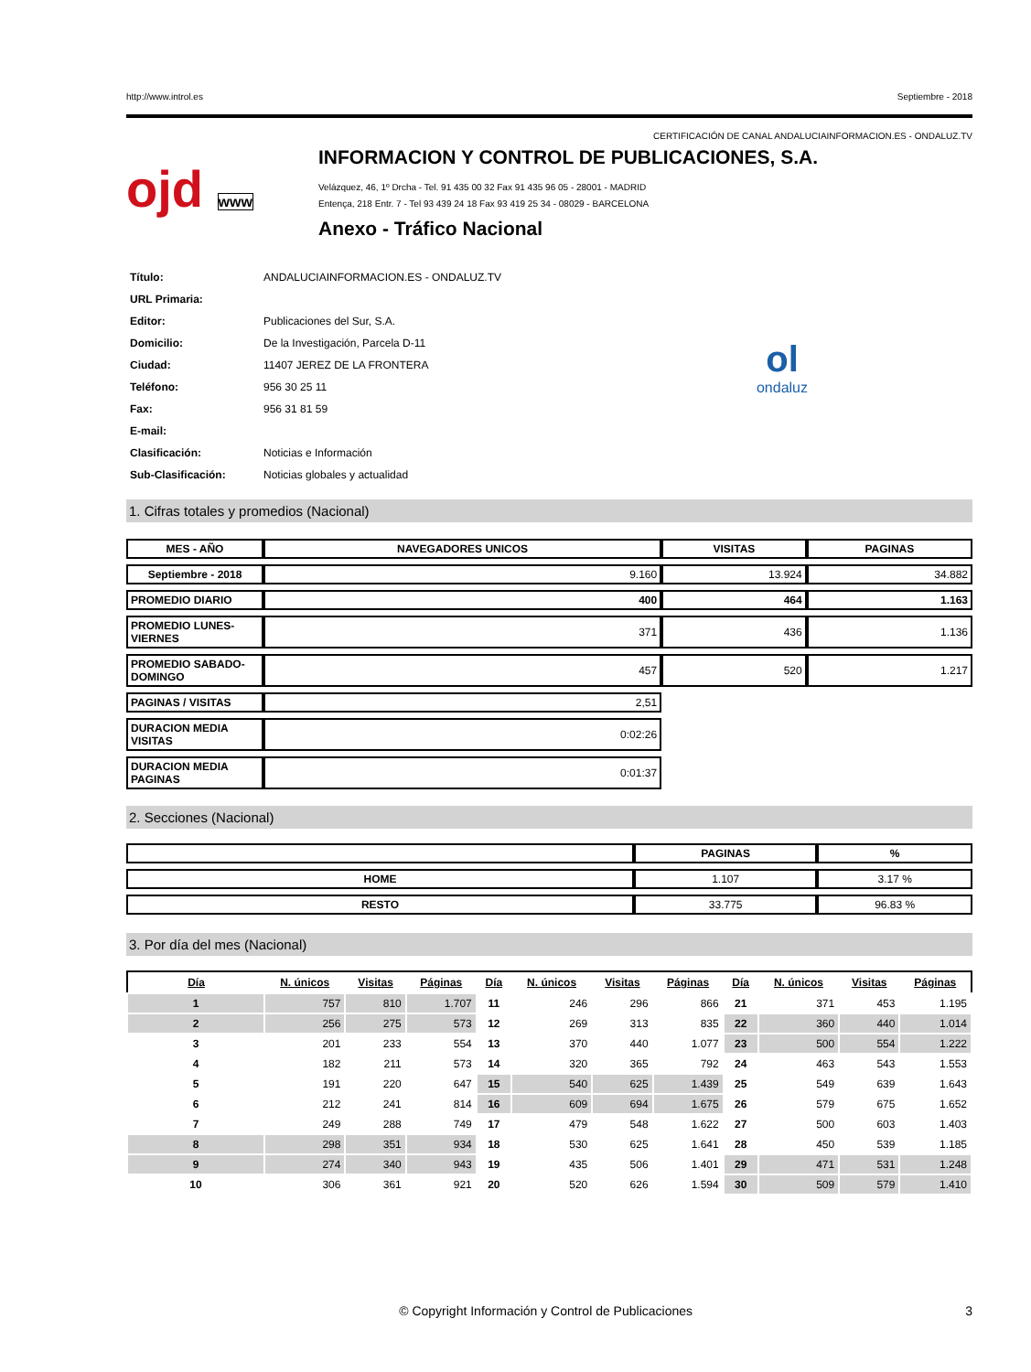http://www.introl.es Septiembre - 2018
CERTIFICACIÓN DE CANAL ANDALUCIAINFORMACION.ES - ONDALUZ.TV
ojd www
INFORMACION Y CONTROL DE PUBLICACIONES, S.A.
Velázquez, 46, 1º Drcha - Tel. 91 435 00 32 Fax 91 435 96 05 - 28001 - MADRID
Entença, 218 Entr. 7 - Tel 93 439 24 18 Fax 93 419 25 34 - 08029 - BARCELONA
Anexo - Tráfico Nacional
| Título: | ANDALUCIAINFORMACION.ES - ONDALUZ.TV |
| URL Primaria: | |
| Editor: | Publicaciones del Sur, S.A. |
| Domicilio: | De la Investigación, Parcela D-11 |
| Ciudad: | 11407 JEREZ DE LA FRONTERA |
| Teléfono: | 956 30 25 11 |
| Fax: | 956 31 81 59 |
| E-mail: | |
| Clasificación: | Noticias e Información |
| Sub-Clasificación: | Noticias globales y actualidad |
ol
ondaluz
1. Cifras totales y promedios (Nacional)
| MES - AÑO | NAVEGADORES UNICOS | VISITAS | PAGINAS |
| --- | --- | --- | --- |
| Septiembre - 2018 | 9.160 | 13.924 | 34.882 |
| PROMEDIO DIARIO | 400 | 464 | 1.163 |
| PROMEDIO LUNES-VIERNES | 371 | 436 | 1.136 |
| PROMEDIO SABADO-DOMINGO | 457 | 520 | 1.217 |
| PAGINAS / VISITAS | 2,51 | | |
| DURACION MEDIA VISITAS | 0:02:26 | | |
| DURACION MEDIA PAGINAS | 0:01:37 | | |
2. Secciones (Nacional)
| | PAGINAS | % |
| --- | --- | --- |
| HOME | 1.107 | 3.17 % |
| RESTO | 33.775 | 96.83 % |
3. Por día del mes (Nacional)
| Día | N. únicos | Visitas | Páginas | Día | N. únicos | Visitas | Páginas | Día | N. únicos | Visitas | Páginas |
| --- | --- | --- | --- | --- | --- | --- | --- | --- | --- | --- | --- |
| 1 | 757 | 810 | 1.707 | 11 | 246 | 296 | 866 | 21 | 371 | 453 | 1.195 |
| 2 | 256 | 275 | 573 | 12 | 269 | 313 | 835 | 22 | 360 | 440 | 1.014 |
| 3 | 201 | 233 | 554 | 13 | 370 | 440 | 1.077 | 23 | 500 | 554 | 1.222 |
| 4 | 182 | 211 | 573 | 14 | 320 | 365 | 792 | 24 | 463 | 543 | 1.553 |
| 5 | 191 | 220 | 647 | 15 | 540 | 625 | 1.439 | 25 | 549 | 639 | 1.643 |
| 6 | 212 | 241 | 814 | 16 | 609 | 694 | 1.675 | 26 | 579 | 675 | 1.652 |
| 7 | 249 | 288 | 749 | 17 | 479 | 548 | 1.622 | 27 | 500 | 603 | 1.403 |
| 8 | 298 | 351 | 934 | 18 | 530 | 625 | 1.641 | 28 | 450 | 539 | 1.185 |
| 9 | 274 | 340 | 943 | 19 | 435 | 506 | 1.401 | 29 | 471 | 531 | 1.248 |
| 10 | 306 | 361 | 921 | 20 | 520 | 626 | 1.594 | 30 | 509 | 579 | 1.410 |
© Copyright Información y Control de Publicaciones 3